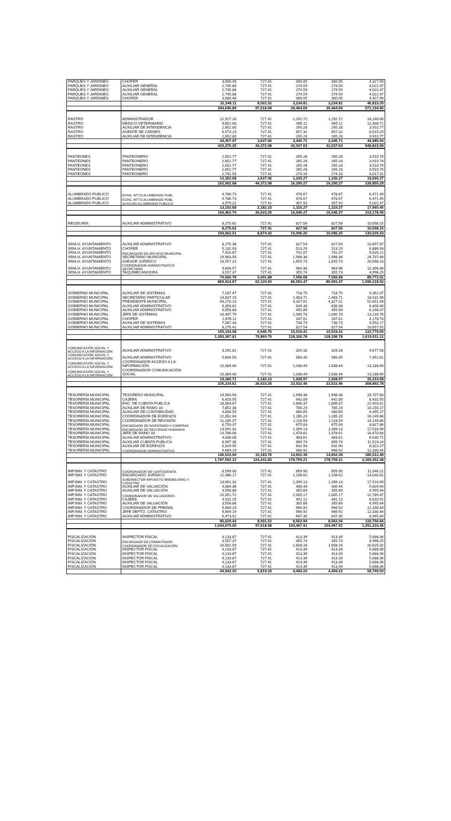| PARQUES Y JARDINES | CHOFER | 3,000.48 | 727.41 | 300.05 | 300.05 | 4,327.99 |
| PARQUES Y JARDINES | AUXILIAR GENERAL | 2,745.88 | 727.41 | 274.59 | 274.59 | 4,022.47 |
| PARQUES Y JARDINES | AUXILIAR GENERAL | 2,745.88 | 727.41 | 274.59 | 274.59 | 4,022.47 |
| PARQUES Y JARDINES | AUXILIAR GENERAL | 2,745.88 | 727.41 | 274.59 | 274.59 | 4,022.47 |
| PARQUES Y JARDINES | CHOFER | 3,000.48 | 727.41 | 300.05 | 300.05 | 4,327.99 |
| | | 32,348.11 | 8,001.52 | 3,234.81 | 3,234.81 | 46,819.25 |
| | | 394,646.89 | 97,618.58 | 39,464.69 | 39,464.69 | 571,194.85 |
| RASTRO | ADMINISTRADOR | 12,927.16 | 727.41 | 1,292.72 | 1,292.72 | 16,240.00 |
| RASTRO | MEDICO VETERINARIO | 9,651.08 | 727.41 | 965.11 | 965.11 | 12,308.71 |
| RASTRO | AUXILIAR DE INTENDENCIA | 2,652.80 | 727.41 | 265.28 | 265.28 | 3,910.77 |
| RASTRO | AGENTE DE CARNES | 6,573.23 | 727.41 | 657.32 | 657.32 | 8,615.29 |
| RASTRO | AUXILIAR DE INTENDENCIA | 2,652.80 | 727.41 | 265.28 | 265.28 | 3,910.77 |
| | | 34,457.07 | 3,637.06 | 3,445.71 | 3,445.71 | 44,985.54 |
| | | 420,376.25 | 44,372.08 | 42,037.63 | 42,037.63 | 548,823.59 |
| PANTEONES | PANTEONERO | 2,652.77 | 727.41 | 265.28 | 265.28 | 3,910.74 |
| PANTEONES | PANTEONERO | 2,652.77 | 727.41 | 265.28 | 265.28 | 3,910.74 |
| PANTEONES | PANTEONERO | 2,652.77 | 727.41 | 265.28 | 265.28 | 3,910.74 |
| PANTEONES | PANTEONERO | 2,652.77 | 727.41 | 265.28 | 265.28 | 3,910.74 |
| PANTEONES | PANTEONERO | 2,741.58 | 727.41 | 274.16 | 274.16 | 4,017.31 |
| | | 13,352.68 | 3,637.06 | 1,335.27 | 1,335.27 | 19,660.27 |
| | | 162,902.68 | 44,372.08 | 16,290.27 | 16,290.27 | 239,855.29 |
| ALUMBRADO PUBLICO | ECRG. MTTO.ALUMBRADO PUBL | 4,786.73 | 727.41 | 478.67 | 478.67 | 6,471.49 |
| ALUMBRADO PUBLICO | ECRG. MTTO.ALUMBRADO PUBL | 4,786.73 | 727.41 | 478.67 | 478.67 | 6,471.49 |
| ALUMBRADO PUBLICO | AUXILIAR ALUMBRADO PUBLICO | 3,579.22 | 727.41 | 357.92 | 357.92 | 5,022.47 |
| | | 13,152.68 | 2,182.23 | 1,315.27 | 1,315.27 | 17,965.45 |
| | | 160,462.70 | 26,623.25 | 16,046.27 | 16,046.27 | 219,178.49 |
| REGIDURÍA | AUXILIAR ADMINISTRATIVO | 8,275.62 | 727.41 | 827.56 | 827.56 | 10,658.15 |
| | | 8,275.62 | 727.41 | 827.56 | 827.56 | 10,658.15 |
| | | 100,962.51 | 8,874.42 | 10,096.25 | 10,096.25 | 130,029.43 |
| SRIA.H. AYUNTAMIENTO | AUXILIAR ADMINISTRATIVO | 8,275.38 | 727.41 | 827.54 | 827.54 | 10,657.87 |
| SRIA.H. AYUNTAMIENTO | CHOFER | 5,132.93 | 727.41 | 513.29 | 513.29 | 6,886.93 |
| SRIA.H. AYUNTAMIENTO | ENCARGADO DE ARCHIVO MUNICIPAL | 7,410.67 | 727.41 | 741.07 | 741.07 | 9,620.21 |
| SRIA.H. AYUNTAMIENTO | SECRETARIO MUNICIPAL | 19,983.56 | 727.41 | 1,998.36 | 1,998.36 | 24,707.68 |
| SRIA.H. AYUNTAMIENTO | ASESOR JURÍDICO | 16,557.31 | 727.41 | 1,655.73 | 1,655.73 | 20,596.18 |
| SRIA.H. AYUNTAMIENTO | COORDINADOR ADMINISTRATIVO SECRETARIA | 9,649.57 | 727.41 | 964.96 | 964.96 | 12,306.89 |
| SRIA.H. AYUNTAMIENTO | TAQUIMECANOGRA | 3,557.37 | 727.41 | 355.74 | 355.74 | 4,996.25 |
| | | 70,566.78 | 5,091.88 | 7,056.68 | 7,056.68 | 89,772.01 |
| | | 860,914.67 | 62,120.92 | 86,091.47 | 86,091.47 | 1,095,218.52 |
| GOBIERNO MUNICIPAL | AUXILIAR DE SISTEMAS | 7,187.47 | 727.41 | 718.75 | 718.75 | 9,352.37 |
| GOBIERNO MUNICIPAL | SECRETARIO PARTICULAR | 14,837.15 | 727.41 | 1,483.71 | 1,483.71 | 18,531.99 |
| GOBIERNO MUNICIPAL | PRESIDENTE MUNICIPAL | 43,270.14 | 727.41 | 4,327.01 | 4,327.01 | 52,651.58 |
| GOBIERNO MUNICIPAL | AUXILIAR ADMINISTRATIVO | 6,393.82 | 727.41 | 639.38 | 639.38 | 8,400.00 |
| GOBIERNO MUNICIPAL | AUXILIAR ADMINISTRATIVO | 4,558.88 | 727.41 | 455.89 | 455.89 | 6,198.07 |
| GOBIERNO MUNICIPAL | JEFE DE SISTEMAS | 10,407.79 | 727.41 | 1,040.78 | 1,040.78 | 13,216.76 |
| GOBIERNO MUNICIPAL | CHOFER | 2,876.11 | 727.41 | 287.61 | 287.61 | 4,178.74 |
| GOBIERNO MUNICIPAL | AUXILIAR DE SISTEMAS | 7,387.30 | 727.41 | 738.73 | 738.73 | 9,592.17 |
| GOBIERNO MUNICIPAL | AUXILIAR ADMINISTRATIVO | 8,275.42 | 727.41 | 827.54 | 827.54 | 10,657.92 |
| | | 105,194.08 | 6,546.70 | 10,519.41 | 10,519.41 | 132,779.60 |
| | | 1,283,367.81 | 79,869.75 | 128,336.78 | 128,336.78 | 1,619,911.12 |
| COMUNICACIÓN SOCIAL Y ACCESO A LA INFORMACIÓN | AUXILIAR ADMINISTRATIVO | 3,291.81 | 727.41 | 329.18 | 329.18 | 4,677.58 |
| COMUNICACIÓN SOCIAL Y ACCESO A LA INFORMACIÓN | AUXILIAR ADMINISTRATIVO | 5,604.50 | 727.41 | 560.45 | 560.45 | 7,452.81 |
| COMUNICACIÓN SOCIAL Y ACCESO A LA INFORMACIÓN | COORDINADOR ACCESO A LA INFORMACIÓN | 10,384.40 | 727.41 | 1,038.44 | 1,038.44 | 13,188.69 |
| COMUNICACIÓN SOCIAL Y ACCESO A LA INFORMACIÓN | COORDINADOR COMUNICACIÓN SOCIAL | 10,384.40 | 727.41 | 1,038.44 | 1,038.44 | 13,188.69 |
| | | 19,280.71 | 2,182.23 | 1,928.07 | 1,928.07 | 25,319.08 |
| | | 235,224.61 | 26,623.25 | 23,522.46 | 23,522.46 | 308,892.78 |
| TESORERÍA MUNICIPAL | TESORERO MUNICIPAL | 19,983.56 | 727.41 | 1,998.36 | 1,998.36 | 24,707.68 |
| TESORERÍA MUNICIPAL | CAJERA | 6,420.95 | 727.41 | 642.09 | 642.09 | 8,432.55 |
| TESORERÍA MUNICIPAL | ENC. DE CUENTA PUBLICA | 18,063.67 | 727.41 | 1,806.37 | 1,806.37 | 22,403.81 |
| TESORERÍA MUNICIPAL | AUXILIAR DE RAMO 33 | 7,852.38 | 727.41 | 785.24 | 785.24 | 10,150.27 |
| TESORERÍA MUNICIPAL | AUXILIAR DE CONTABILIDAD | 4,806.55 | 727.41 | 480.65 | 480.65 | 6,495.27 |
| TESORERÍA MUNICIPAL | COORDINADOR DE EGRESOS | 12,852.04 | 727.41 | 1,285.20 | 1,285.20 | 16,149.86 |
| TESORERÍA MUNICIPAL | COORDINADOR DE REVISIÓN | 11,185.37 | 727.41 | 1,118.54 | 1,118.54 | 14,149.86 |
| TESORERÍA MUNICIPAL | ENCARGADO DE INVENTARIO Y COMPRAS | 6,750.37 | 727.41 | 675.04 | 675.04 | 8,827.86 |
| TESORERÍA MUNICIPAL | ENCARGADO DE RECURSOS HUMANOS | 13,991.32 | 727.41 | 1,399.13 | 1,399.13 | 17,516.99 |
| TESORERÍA MUNICIPAL | JEFE DE RAMO 33 | 14,786.06 | 727.41 | 1,478.61 | 1,478.61 | 18,470.68 |
| TESORERÍA MUNICIPAL | AUXILIAR ADMINISTRATIVO | 4,836.08 | 727.41 | 483.61 | 483.61 | 6,530.71 |
| TESORERÍA MUNICIPAL | AUXILIAR CUENTA PUBLICA | 8,997.36 | 727.41 | 899.74 | 899.74 | 11,524.24 |
| TESORERÍA MUNICIPAL | AUXILIAR DE EGRESOS | 6,329.05 | 727.41 | 632.90 | 632.90 | 8,322.27 |
| TESORERÍA MUNICIPAL | COORDINADOR ADMINISTRATIVO | 9,669.19 | 727.41 | 966.92 | 966.92 | 12,330.44 |
| | | 146,523.94 | 10,183.76 | 14,652.39 | 14,652.39 | 186,012.49 |
| | | 1,787,592.12 | 124,241.83 | 178,759.21 | 178,759.21 | 2,269,352.38 |
| IMP.INM. Y CATASTRO | COORDINADOR DE CARTOGRAFÍA | 8,599.00 | 727.41 | 859.90 | 859.90 | 11,046.21 |
| IMP.INM. Y CATASTRO | ENCARGADO JURÍDICO | 11,086.17 | 727.41 | 1,108.62 | 1,108.62 | 14,030.82 |
| IMP.INM. Y CATASTRO | SUBDIRECTOR IMPUESTO INMOBILIARIO Y CATASTRO | 13,991.32 | 727.41 | 1,399.13 | 1,399.13 | 17,516.99 |
| IMP.INM. Y CATASTRO | AUXILIAR DE VALUACIÓN | 4,064.36 | 727.41 | 406.44 | 406.44 | 5,604.64 |
| IMP.INM. Y CATASTRO | AUXILIAR DE VALUACIÓN | 3,556.86 | 727.41 | 355.69 | 355.69 | 4,995.64 |
| IMP.INM. Y CATASTRO | COORDINADOR DE VALUADORES | 10,051.72 | 727.41 | 1,005.17 | 1,005.17 | 12,789.47 |
| IMP.INM. Y CATASTRO | CAJERA | 4,911.25 | 727.41 | 491.12 | 491.12 | 6,620.91 |
| IMP.INM. Y CATASTRO | AUXILIAR DE VALUACIÓN | 3,556.86 | 727.41 | 355.69 | 355.69 | 4,995.64 |
| IMP.INM. Y CATASTRO | COORDINADOR DE PREDIAL | 9,669.19 | 727.41 | 966.92 | 966.92 | 12,330.44 |
| IMP.INM. Y CATASTRO | JEFE DEPTO. CATASTRO | 9,669.19 | 727.41 | 966.92 | 966.92 | 12,330.44 |
| IMP.INM. Y CATASTRO | AUXILIAR ADMINISTRATIVO | 6,473.52 | 727.41 | 647.35 | 647.35 | 8,495.64 |
| | | 85,629.43 | 8,001.52 | 8,562.94 | 8,562.94 | 110,756.84 |
| | | 1,044,679.05 | 97,618.58 | 104,467.91 | 104,467.91 | 1,351,233.45 |
| FISCALIZACIÓN | INSPECTOR FISCAL | 4,133.87 | 727.41 | 413.39 | 413.39 | 5,688.06 |
| FISCALIZACIÓN | ENCARGADO DE CONMUTADOR | 3,557.37 | 727.41 | 355.74 | 355.74 | 4,996.25 |
| FISCALIZACIÓN | COORDINADOR DE FISCALIZACIÓN | 16,581.59 | 727.41 | 1,658.16 | 1,658.16 | 20,625.32 |
| FISCALIZACIÓN | INSPECTOR FISCAL | 4,133.87 | 727.41 | 413.39 | 413.39 | 5,688.06 |
| FISCALIZACIÓN | INSPECTOR FISCAL | 4,133.87 | 727.41 | 413.39 | 413.39 | 5,688.06 |
| FISCALIZACIÓN | INSPECTOR FISCAL | 4,133.87 | 727.41 | 413.39 | 413.39 | 5,688.06 |
| FISCALIZACIÓN | INSPECTOR FISCAL | 4,133.87 | 727.41 | 413.39 | 413.39 | 5,688.06 |
| FISCALIZACIÓN | INSPECTOR FISCAL | 4,133.87 | 727.41 | 413.39 | 413.39 | 5,688.06 |
| | | 44,942.20 | 5,819.29 | 4,494.22 | 4,494.22 | 59,749.93 |